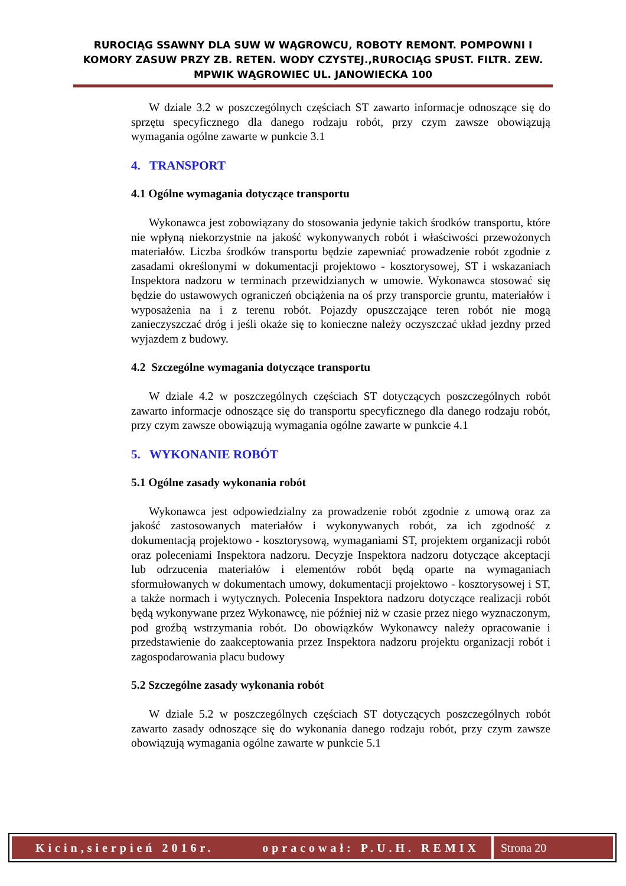RUROCIĄG SSAWNY DLA SUW W WĄGROWCU, ROBOTY REMONT. POMPOWNI I KOMORY ZASUW PRZY ZB. RETEN. WODY CZYSTEJ.,RUROCIĄG SPUST. FILTR. ZEW. MPWIK WĄGROWIEC UL. JANOWIECKA 100
W dziale 3.2 w poszczególnych częściach ST zawarto informacje odnoszące się do sprzętu specyficznego dla danego rodzaju robót, przy czym zawsze obowiązują wymagania ogólne zawarte w punkcie 3.1
4. TRANSPORT
4.1 Ogólne wymagania dotyczące transportu
Wykonawca jest zobowiązany do stosowania jedynie takich środków transportu, które nie wpłyną niekorzystnie na jakość wykonywanych robót i właściwości przewożonych materiałów. Liczba środków transportu będzie zapewniać prowadzenie robót zgodnie z zasadami określonymi w dokumentacji projektowo - kosztorysowej, ST i wskazaniach Inspektora nadzoru w terminach przewidzianych w umowie. Wykonawca stosować się będzie do ustawowych ograniczeń obciążenia na oś przy transporcie gruntu, materiałów i wyposażenia na i z terenu robót. Pojazdy opuszczające teren robót nie mogą zanieczyszczać dróg i jeśli okaże się to konieczne należy oczyszczać układ jezdny przed wyjazdem z budowy.
4.2 Szczególne wymagania dotyczące transportu
W dziale 4.2 w poszczególnych częściach ST dotyczących poszczególnych robót zawarto informacje odnoszące się do transportu specyficznego dla danego rodzaju robót, przy czym zawsze obowiązują wymagania ogólne zawarte w punkcie 4.1
5. WYKONANIE ROBÓT
5.1 Ogólne zasady wykonania robót
Wykonawca jest odpowiedzialny za prowadzenie robót zgodnie z umową oraz za jakość zastosowanych materiałów i wykonywanych robót, za ich zgodność z dokumentacją projektowo - kosztorysową, wymaganiami ST, projektem organizacji robót oraz poleceniami Inspektora nadzoru. Decyzje Inspektora nadzoru dotyczące akceptacji lub odrzucenia materiałów i elementów robót będą oparte na wymaganiach sformułowanych w dokumentach umowy, dokumentacji projektowo - kosztorysowej i ST, a także normach i wytycznych. Polecenia Inspektora nadzoru dotyczące realizacji robót będą wykonywane przez Wykonawcę, nie później niż w czasie przez niego wyznaczonym, pod groźbą wstrzymania robót. Do obowiązków Wykonawcy należy opracowanie i przedstawienie do zaakceptowania przez Inspektora nadzoru projektu organizacji robót i zagospodarowania placu budowy
5.2 Szczególne zasady wykonania robót
W dziale 5.2 w poszczególnych częściach ST dotyczących poszczególnych robót zawarto zasady odnoszące się do wykonania danego rodzaju robót, przy czym zawsze obowiązują wymagania ogólne zawarte w punkcie 5.1
Kicin,sierpień 2016r. opracował: P.U.H. REMIX
Strona 20